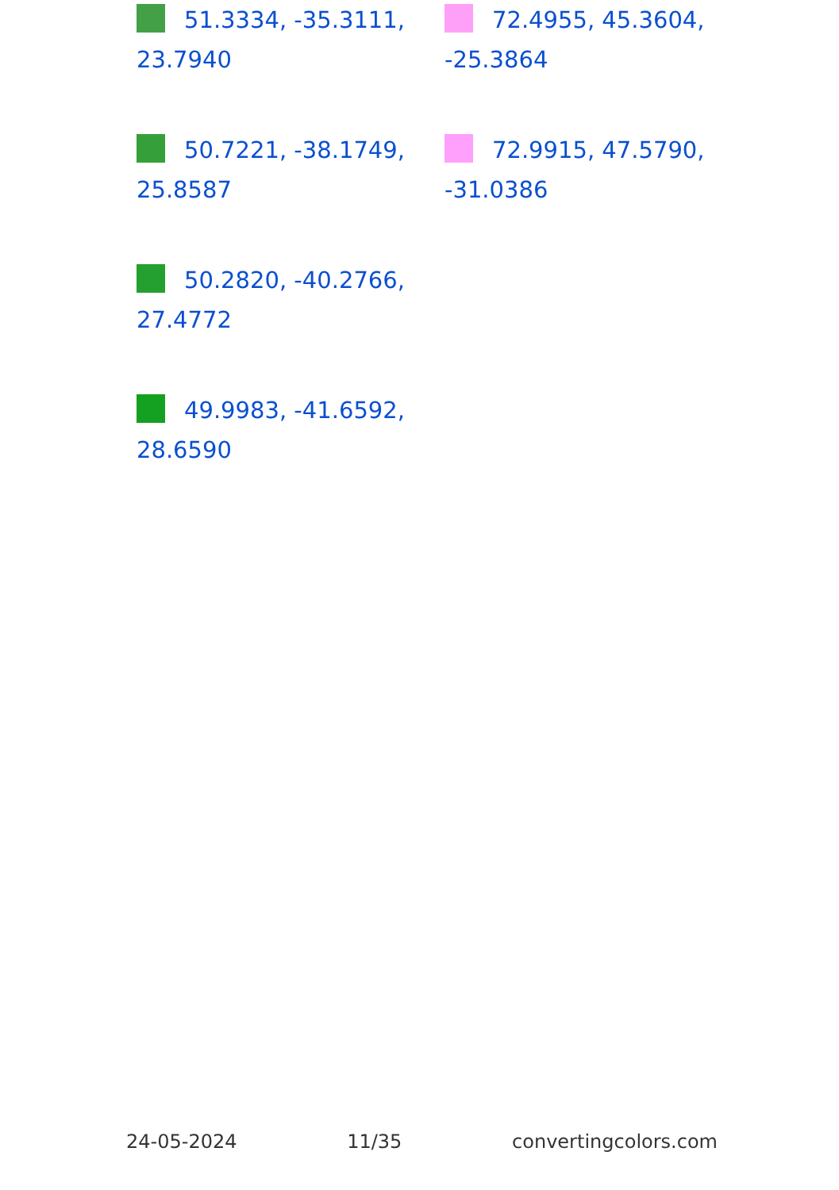51.3334, -35.3111, 23.7940
50.7221, -38.1749, 25.8587
50.2820, -40.2766, 27.4772
49.9983, -41.6592, 28.6590
72.4955, 45.3604, -25.3864
72.9915, 47.5790, -31.0386
24-05-2024 11/35 convertingcolors.com